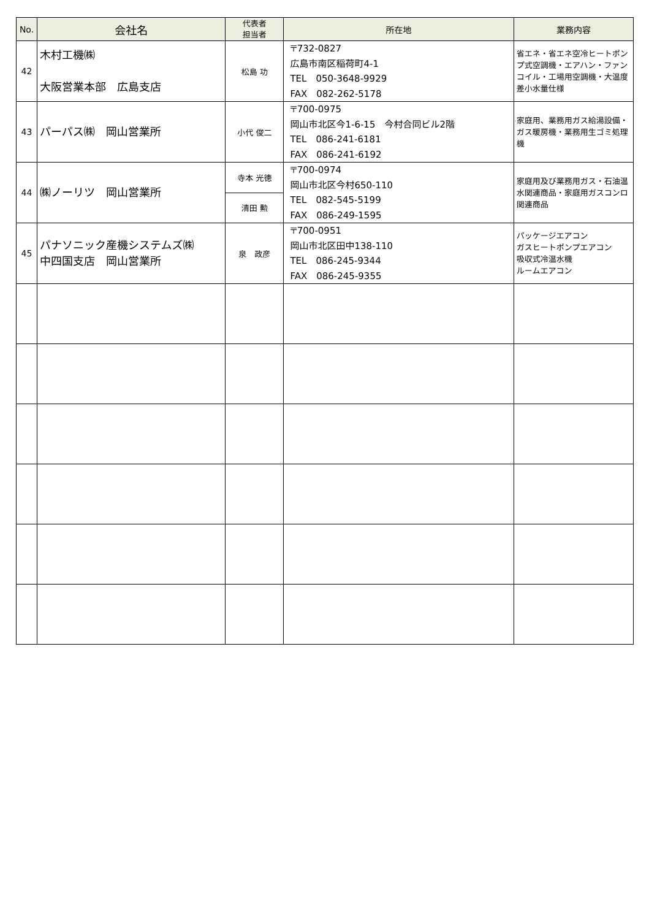| No. | 会社名 | 代表者 担当者 | 所在地 | 業務内容 |
| --- | --- | --- | --- | --- |
| 42 | 木村工機㈱ 大阪営業本部 広島支店 | 松島 功 | 〒732-0827 広島市南区稲荷町4-1 TEL 050-3648-9929 FAX 082-262-5178 | 省エネ・省エネ空冷ヒートポンプ式空調機・エアハン・ファンコイル・工場用空調機・大温度差小水量仕様 |
| 43 | パーパス㈱ 岡山営業所 | 小代 俊二 | 〒700-0975 岡山市北区今1-6-15 今村合同ビル2階 TEL 086-241-6181 FAX 086-241-6192 | 家庭用、業務用ガス給湯設備・ガス暖房機・業務用生ゴミ処理機 |
| 44 | ㈱ノーリツ 岡山営業所 | 寺本 光徳 | 〒700-0974 岡山市北区今村650-110 TEL 082-545-5199 FAX 086-249-1595 | 家庭用及び業務用ガス・石油温水関連商品・家庭用ガスコンロ関連商品 |
| | | 清田 勲 | | |
| 45 | パナソニック産機システムズ㈱ 中四国支店 岡山営業所 | 泉 政彦 | 〒700-0951 岡山市北区田中138-110 TEL 086-245-9344 FAX 086-245-9355 | パッケージエアコン ガスヒートポンプエアコン 吸収式冷温水機 ルームエアコン |